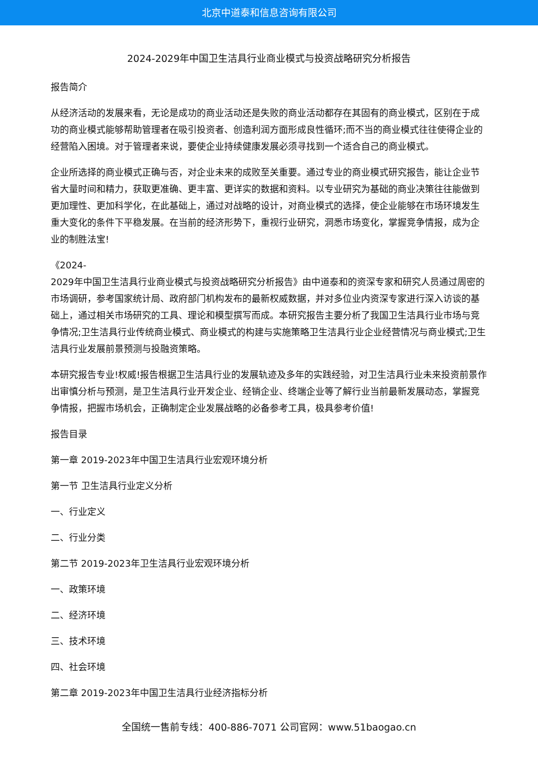北京中道泰和信息咨询有限公司
2024-2029年中国卫生洁具行业商业模式与投资战略研究分析报告
报告简介
从经济活动的发展来看，无论是成功的商业活动还是失败的商业活动都存在其固有的商业模式，区别在于成功的商业模式能够帮助管理者在吸引投资者、创造利润方面形成良性循环;而不当的商业模式往往使得企业的经营陷入困境。对于管理者来说，要使企业持续健康发展必须寻找到一个适合自己的商业模式。
企业所选择的商业模式正确与否，对企业未来的成败至关重要。通过专业的商业模式研究报告，能让企业节省大量时间和精力，获取更准确、更丰富、更详实的数据和资料。以专业研究为基础的商业决策往往能做到更加理性、更加科学化，在此基础上，通过对战略的设计，对商业模式的选择，使企业能够在市场环境发生重大变化的条件下平稳发展。在当前的经济形势下，重视行业研究，洞悉市场变化，掌握竞争情报，成为企业的制胜法宝!
《2024-
2029年中国卫生洁具行业商业模式与投资战略研究分析报告》由中道泰和的资深专家和研究人员通过周密的市场调研，参考国家统计局、政府部门机构发布的最新权威数据，并对多位业内资深专家进行深入访谈的基础上，通过相关市场研究的工具、理论和模型撰写而成。本研究报告主要分析了我国卫生洁具行业市场与竞争情况;卫生洁具行业传统商业模式、商业模式的构建与实施策略卫生洁具行业企业经营情况与商业模式;卫生洁具行业发展前景预测与投融资策略。
本研究报告专业!权威!报告根据卫生洁具行业的发展轨迹及多年的实践经验，对卫生洁具行业未来投资前景作出审慎分析与预测，是卫生洁具行业开发企业、经销企业、终端企业等了解行业当前最新发展动态，掌握竞争情报，把握市场机会，正确制定企业发展战略的必备参考工具，极具参考价值!
报告目录
第一章 2019-2023年中国卫生洁具行业宏观环境分析
第一节 卫生洁具行业定义分析
一、行业定义
二、行业分类
第二节 2019-2023年卫生洁具行业宏观环境分析
一、政策环境
二、经济环境
三、技术环境
四、社会环境
第二章 2019-2023年中国卫生洁具行业经济指标分析
全国统一售前专线：400-886-7071 公司官网：www.51baogao.cn